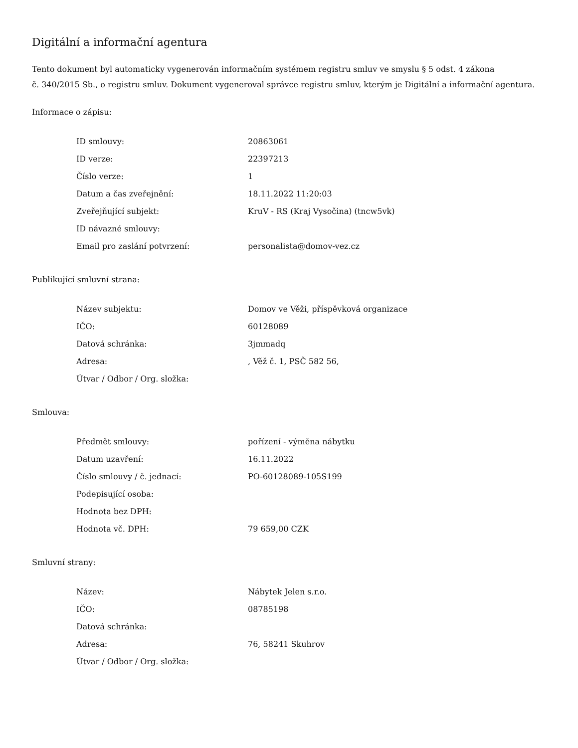Digitální a informační agentura
Tento dokument byl automaticky vygenerován informačním systémem registru smluv ve smyslu § 5 odst. 4 zákona
č. 340/2015 Sb., o registru smluv. Dokument vygeneroval správce registru smluv, kterým je Digitální a informační agentura.
Informace o zápisu:
| ID smlouvy: | 20863061 |
| ID verze: | 22397213 |
| Číslo verze: | 1 |
| Datum a čas zveřejnění: | 18.11.2022 11:20:03 |
| Zveřejňující subjekt: | KruV - RS (Kraj Vysočina) (tncw5vk) |
| ID návazné smlouvy: | |
| Email pro zaslání potvrzení: | personalista@domov-vez.cz |
Publikující smluvní strana:
| Název subjektu: | Domov ve Věži, příspěvková organizace |
| IČO: | 60128089 |
| Datová schránka: | 3jmmadq |
| Adresa: | , Věž č. 1, PSČ 582 56, |
| Útvar / Odbor / Org. složka: | |
Smlouva:
| Předmět smlouvy: | pořízení - výměna nábytku |
| Datum uzavření: | 16.11.2022 |
| Číslo smlouvy / č. jednací: | PO-60128089-105S199 |
| Podepisující osoba: | |
| Hodnota bez DPH: | |
| Hodnota vč. DPH: | 79 659,00 CZK |
Smluvní strany:
| Název: | Nábytek Jelen s.r.o. |
| IČO: | 08785198 |
| Datová schránka: | |
| Adresa: | 76, 58241 Skuhrov |
| Útvar / Odbor / Org. složka: | |